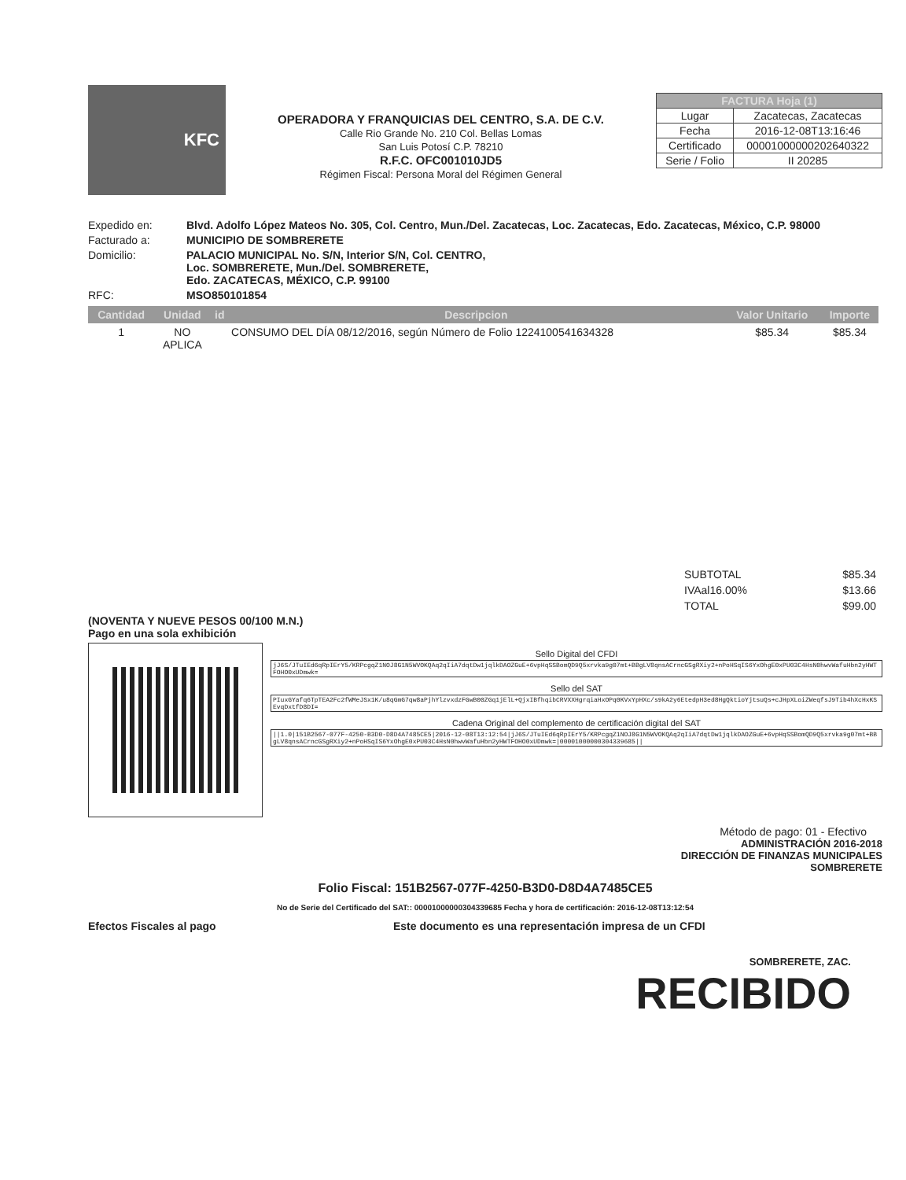KFC
OPERADORA Y FRANQUICIAS DEL CENTRO, S.A. DE C.V.
Calle Rio Grande No. 210 Col. Bellas Lomas
San Luis Potosí C.P. 78210
R.F.C. OFC001010JD5
Régimen Fiscal: Persona Moral del Régimen General
| FACTURA Hoja (1) | |
| --- | --- |
| Lugar | Zacatecas, Zacatecas |
| Fecha | 2016-12-08T13:16:46 |
| Certificado | 00001000000202640322 |
| Serie / Folio | II 20285 |
Expedido en:
Blvd. Adolfo López Mateos No. 305, Col. Centro, Mun./Del. Zacatecas, Loc. Zacatecas, Edo. Zacatecas, México, C.P. 98000
Facturado a:
MUNICIPIO DE SOMBRERETE
Domicilio:
PALACIO MUNICIPAL No. S/N, Interior S/N, Col. CENTRO,
Loc. SOMBRERETE, Mun./Del. SOMBRERETE,
Edo. ZACATECAS, MÉXICO, C.P. 99100
RFC:
MSO850101854
| Cantidad | Unidad | id | Descripcion | Valor Unitario | Importe |
| --- | --- | --- | --- | --- | --- |
| 1 | NO APLICA | | CONSUMO DEL DÍA 08/12/2016, según Número de Folio 1224100541634328 | $85.34 | $85.34 |
| SUBTOTAL | $85.34 |
| IVAal16.00% | $13.66 |
| TOTAL | $99.00 |
(NOVENTA Y NUEVE PESOS 00/100 M.N.)
Pago en una sola exhibición
Sello Digital del CFDI
jJ6S/JTuIEd6qRpIErY5/KRPcgqZ1NOJ8G1N5WVOKQAq2qIiA7dqtDw1jqlkDAOZGuE+6vpHqSSBomQD9Q5xrvka9g07mt+BBgLV8qnsACrncGSgRXiy2+nPoHSqIS6YxOhgE0xPU03C4HsN0hwvWafuHbn2yHWTFOHO0xUDmwk=
Sello del SAT
PIuxGYafq6TpTEA2Fc2fWMeJSx1K/u8qGmG7qw8aPjhYlzvxdzFGwB00ZGq1jElL+QjxIBfhqibCRVXXHgrqiaHxOPq0KVxYpHXc/s9kA2y6EtedpH3ed8HgQktioYjtsuQs+cJHpXLoiZWeqfsJ9Tib4hXcHxKSEvqDxtfD8DI=
Cadena Original del complemento de certificación digital del SAT
||1.0|151B2567-077F-4250-B3D0-D8D4A7485CE5|2016-12-08T13:12:54|jJ6S/JTuIEd6qRpIErY5/KRPcgqZ1NOJ8G1N5WVOKQAq2qIiA7dqtDw1jqlkDAOZGuE+6vpHqSSBomQD9Q5xrvka9g07mt+BBgLV8qnsACrncGSgRXiy2+nPoHSqIS6YxOhgE0xPU03C4HsN0hwvWafuHbn2yHWTFOHO0xUDmwk=|00001000000304339685||
Método de pago: 01 - Efectivo
ADMINISTRACIÓN 2016-2018
DIRECCIÓN DE FINANZAS MUNICIPALES
SOMBRERETE
Folio Fiscal: 151B2567-077F-4250-B3D0-D8D4A7485CE5
No de Serie del Certificado del SAT:: 00001000000304339685 Fecha y hora de certificación: 2016-12-08T13:12:54
Efectos Fiscales al pago Este documento es una representación impresa de un CFDI
SOMBRERETE, ZAC.
RECIBIDO